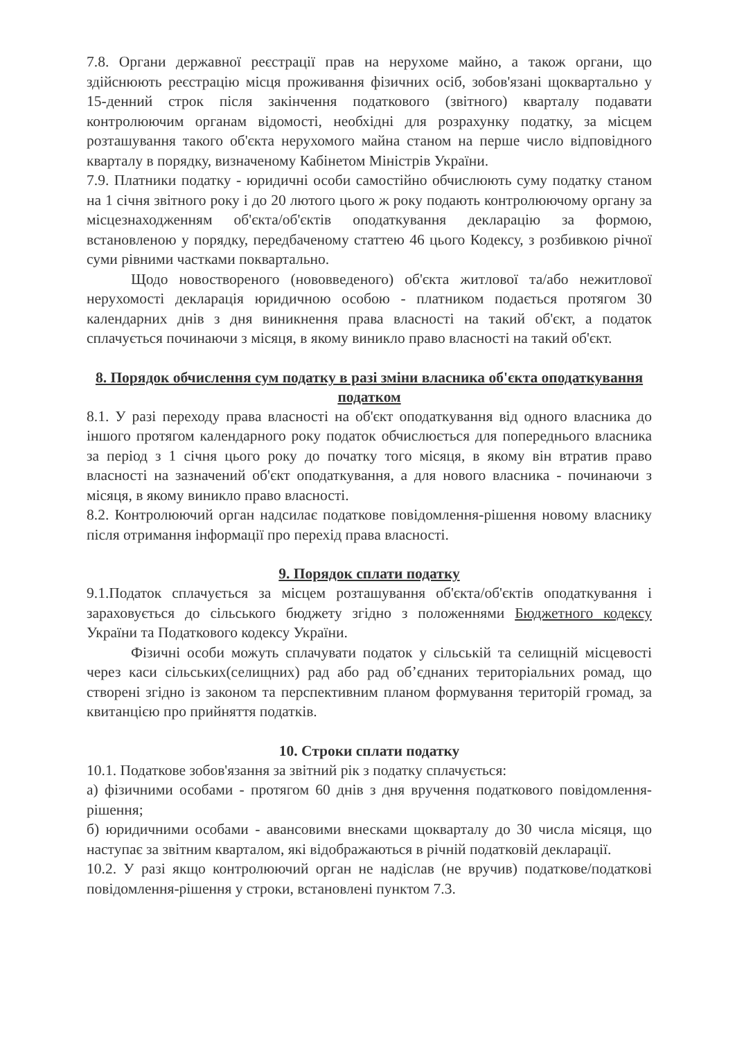7.8. Органи державної реєстрації прав на нерухоме майно, а також органи, що здійснюють реєстрацію місця проживання фізичних осіб, зобов'язані щоквартально у 15-денний строк після закінчення податкового (звітного) кварталу подавати контролюючим органам відомості, необхідні для розрахунку податку, за місцем розташування такого об'єкта нерухомого майна станом на перше число відповідного кварталу в порядку, визначеному Кабінетом Міністрів України.
7.9. Платники податку - юридичні особи самостійно обчислюють суму податку станом на 1 січня звітного року і до 20 лютого цього ж року подають контролюючому органу за місцезнаходженням об'єкта/об'єктів оподаткування декларацію за формою, встановленою у порядку, передбаченому статтею 46 цього Кодексу, з розбивкою річної суми рівними частками поквартально.
Щодо новоствореного (нововведеного) об'єкта житлової та/або нежитлової нерухомості декларація юридичною особою - платником подається протягом 30 календарних днів з дня виникнення права власності на такий об'єкт, а податок сплачується починаючи з місяця, в якому виникло право власності на такий об'єкт.
8. Порядок обчислення сум податку в разі зміни власника об'єкта оподаткування податком
8.1. У разі переходу права власності на об'єкт оподаткування від одного власника до іншого протягом календарного року податок обчислюється для попереднього власника за період з 1 січня цього року до початку того місяця, в якому він втратив право власності на зазначений об'єкт оподаткування, а для нового власника - починаючи з місяця, в якому виникло право власності.
8.2. Контролюючий орган надсилає податкове повідомлення-рішення новому власнику після отримання інформації про перехід права власності.
9. Порядок сплати податку
9.1.Податок сплачується за місцем розташування об'єкта/об'єктів оподаткування і зараховується до сільського бюджету згідно з положеннями Бюджетного кодексу України та Податкового кодексу України.
Фізичні особи можуть сплачувати податок у сільській та селищній місцевості через каси сільських(селищних) рад або рад об’єднаних територіальних ромад, що створені згідно із законом та перспективним планом формування територій громад, за квитанцією про прийняття податків.
10. Строки сплати податку
10.1. Податкове зобов'язання за звітний рік з податку сплачується:
а) фізичними особами - протягом 60 днів з дня вручення податкового повідомлення-рішення;
б) юридичними особами - авансовими внесками щокварталу до 30 числа місяця, що наступає за звітним кварталом, які відображаються в річній податковій декларації.
10.2. У разі якщо контролюючий орган не надіслав (не вручив) податкове/податкові повідомлення-рішення у строки, встановлені пунктом 7.3.